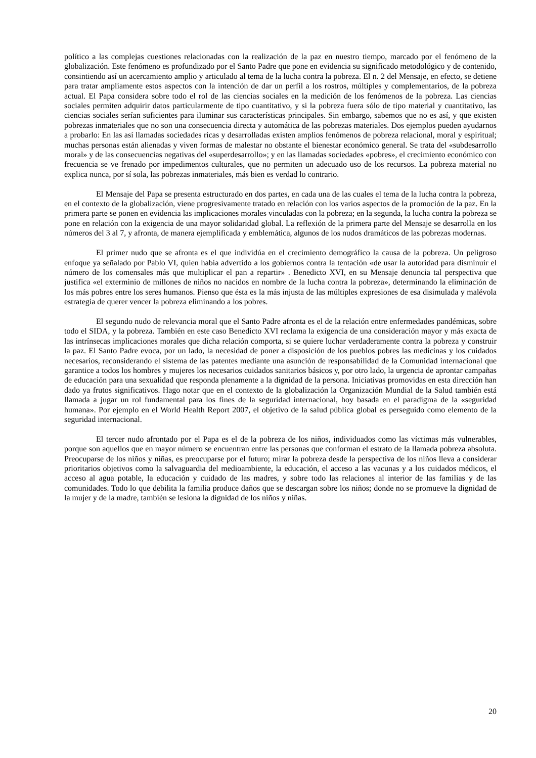político a las complejas cuestiones relacionadas con la realización de la paz en nuestro tiempo, marcado por el fenómeno de la globalización. Este fenómeno es profundizado por el Santo Padre que pone en evidencia su significado metodológico y de contenido, consintiendo así un acercamiento amplio y articulado al tema de la lucha contra la pobreza. El n. 2 del Mensaje, en efecto, se detiene para tratar ampliamente estos aspectos con la intención de dar un perfil a los rostros, múltiples y complementarios, de la pobreza actual. El Papa considera sobre todo el rol de las ciencias sociales en la medición de los fenómenos de la pobreza. Las ciencias sociales permiten adquirir datos particularmente de tipo cuantitativo, y si la pobreza fuera sólo de tipo material y cuantitativo, las ciencias sociales serían suficientes para iluminar sus características principales. Sin embargo, sabemos que no es así, y que existen pobrezas inmateriales que no son una consecuencia directa y automática de las pobrezas materiales. Dos ejemplos pueden ayudarnos a probarlo: En las así llamadas sociedades ricas y desarrolladas existen amplios fenómenos de pobreza relacional, moral y espiritual; muchas personas están alienadas y viven formas de malestar no obstante el bienestar económico general. Se trata del «subdesarrollo moral» y de las consecuencias negativas del «superdesarrollo»; y en las llamadas sociedades «pobres», el crecimiento económico con frecuencia se ve frenado por impedimentos culturales, que no permiten un adecuado uso de los recursos. La pobreza material no explica nunca, por sí sola, las pobrezas inmateriales, más bien es verdad lo contrario.
El Mensaje del Papa se presenta estructurado en dos partes, en cada una de las cuales el tema de la lucha contra la pobreza, en el contexto de la globalización, viene progresivamente tratado en relación con los varios aspectos de la promoción de la paz. En la primera parte se ponen en evidencia las implicaciones morales vinculadas con la pobreza; en la segunda, la lucha contra la pobreza se pone en relación con la exigencia de una mayor solidaridad global. La reflexión de la primera parte del Mensaje se desarrolla en los números del 3 al 7, y afronta, de manera ejemplificada y emblemática, algunos de los nudos dramáticos de las pobrezas modernas.
El primer nudo que se afronta es el que individúa en el crecimiento demográfico la causa de la pobreza. Un peligroso enfoque ya señalado por Pablo VI, quien había advertido a los gobiernos contra la tentación «de usar la autoridad para disminuir el número de los comensales más que multiplicar el pan a repartir» . Benedicto XVI, en su Mensaje denuncia tal perspectiva que justifica «el exterminio de millones de niños no nacidos en nombre de la lucha contra la pobreza», determinando la eliminación de los más pobres entre los seres humanos. Pienso que ésta es la más injusta de las múltiples expresiones de esa disimulada y malévola estrategia de querer vencer la pobreza eliminando a los pobres.
El segundo nudo de relevancia moral que el Santo Padre afronta es el de la relación entre enfermedades pandémicas, sobre todo el SIDA, y la pobreza. También en este caso Benedicto XVI reclama la exigencia de una consideración mayor y más exacta de las intrínsecas implicaciones morales que dicha relación comporta, si se quiere luchar verdaderamente contra la pobreza y construir la paz. El Santo Padre evoca, por un lado, la necesidad de poner a disposición de los pueblos pobres las medicinas y los cuidados necesarios, reconsiderando el sistema de las patentes mediante una asunción de responsabilidad de la Comunidad internacional que garantice a todos los hombres y mujeres los necesarios cuidados sanitarios básicos y, por otro lado, la urgencia de aprontar campañas de educación para una sexualidad que responda plenamente a la dignidad de la persona. Iniciativas promovidas en esta dirección han dado ya frutos significativos. Hago notar que en el contexto de la globalización la Organización Mundial de la Salud también está llamada a jugar un rol fundamental para los fines de la seguridad internacional, hoy basada en el paradigma de la «seguridad humana». Por ejemplo en el World Health Report 2007, el objetivo de la salud pública global es perseguido como elemento de la seguridad internacional.
El tercer nudo afrontado por el Papa es el de la pobreza de los niños, individuados como las víctimas más vulnerables, porque son aquellos que en mayor número se encuentran entre las personas que conforman el estrato de la llamada pobreza absoluta. Preocuparse de los niños y niñas, es preocuparse por el futuro; mirar la pobreza desde la perspectiva de los niños lleva a considerar prioritarios objetivos como la salvaguardia del medioambiente, la educación, el acceso a las vacunas y a los cuidados médicos, el acceso al agua potable, la educación y cuidado de las madres, y sobre todo las relaciones al interior de las familias y de las comunidades. Todo lo que debilita la familia produce daños que se descargan sobre los niños; donde no se promueve la dignidad de la mujer y de la madre, también se lesiona la dignidad de los niños y niñas.
20